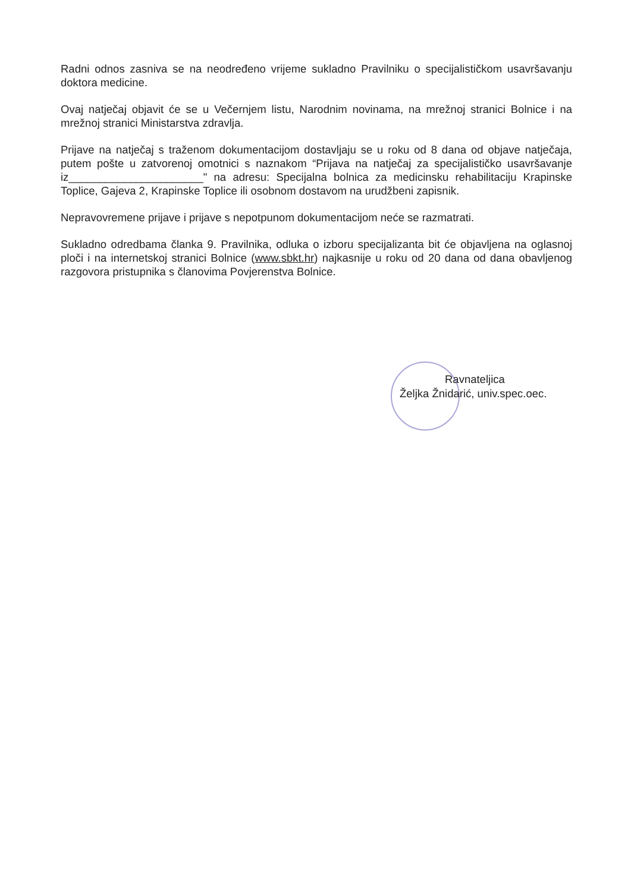Radni odnos zasniva se na neodređeno vrijeme sukladno Pravilniku o specijalističkom usavršavanju doktora medicine.
Ovaj natječaj objavit će se u Večernjem listu, Narodnim novinama, na mrežnoj stranici Bolnice i na mrežnoj stranici Ministarstva zdravlja.
Prijave na natječaj s traženom dokumentacijom dostavljaju se u roku od 8 dana od objave natječaja, putem pošte u zatvorenoj omotnici s naznakom “Prijava na natječaj za specijalističko usavršavanje iz______________________" na adresu: Specijalna bolnica za medicinsku rehabilitaciju Krapinske Toplice, Gajeva 2, Krapinske Toplice ili osobnom dostavom na urudžbeni zapisnik.
Nepravovremene prijave i prijave s nepotpunom dokumentacijom neće se razmatrati.
Sukladno odredbama članka 9. Pravilnika, odluka o izboru specijalizanta bit će objavljena na oglasnoj ploči i na internetskoj stranici Bolnice (www.sbkt.hr) najkasnije u roku od 20 dana od dana obavljenog razgovora pristupnika s članovima Povjerenstva Bolnice.
Ravnateljica
Željka Žnidarić, univ.spec.oec.